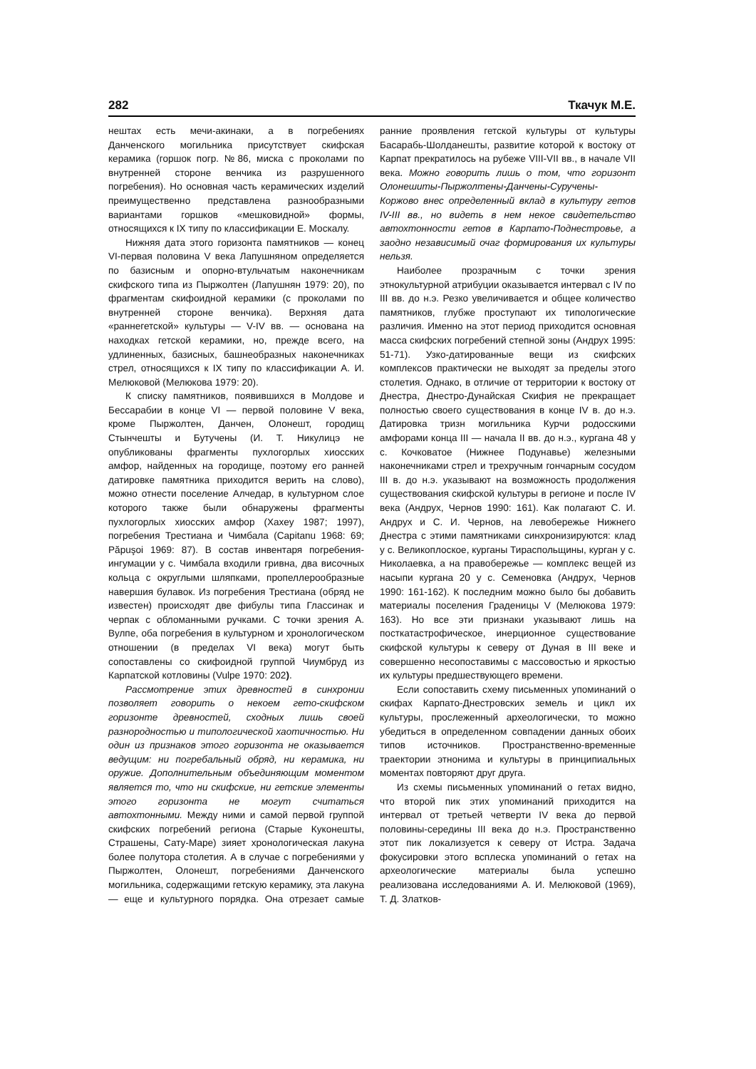282 Ткачук М.Е.
нештах есть мечи-акинаки, а в погребениях Данченского могильника присутствует скифская керамика (горшок погр. №86, миска с проколами по внутренней стороне венчика из разрушенного погребения). Но основная часть керамических изделий преимущественно представлена разнообразными вариантами горшков «мешковидной» формы, относящихся к IX типу по классификации Е. Москалу.
Нижняя дата этого горизонта памятников — конец VI-первая половина V века Лапушняном определяется по базисным и опорно-втульчатым наконечникам скифского типа из Пыржолтен (Лапушнян 1979: 20), по фрагментам скифоидной керамики (с проколами по внутренней стороне венчика). Верхняя дата «раннегетской» культуры — V-IV вв. — основана на находках гетской керамики, но, прежде всего, на удлиненных, базисных, башнеобразных наконечниках стрел, относящихся к IX типу по классификации А. И. Мелюковой (Мелюкова 1979: 20).
К списку памятников, появившихся в Молдове и Бессарабии в конце VI — первой половине V века, кроме Пыржолтен, Данчен, Олонешт, городищ Стынчешты и Бутучены (И. Т. Никулицэ не опубликованы фрагменты пухлогорлых хиосских амфор, найденных на городище, поэтому его ранней датировке памятника приходится верить на слово), можно отнести поселение Алчедар, в культурном слое которого также были обнаружены фрагменты пухлогорлых хиосских амфор (Хахеу 1987; 1997), погребения Трестиана и Чимбала (Capitanu 1968: 69; Păpuşoi 1969: 87). В состав инвентаря погребения-ингумации у с. Чимбала входили гривна, два височных кольца с округлыми шляпками, пропеллерообразные навершия булавок. Из погребения Трестиана (обряд не известен) происходят две фибулы типа Глассинак и черпак с обломанными ручками. С точки зрения А. Вулпе, оба погребения в культурном и хронологическом отношении (в пределах VI века) могут быть сопоставлены со скифоидной группой Чиумбруд из Карпатской котловины (Vulpe 1970: 202).
Рассмотрение этих древностей в синхронии позволяет говорить о некоем гето-скифском горизонте древностей, сходных лишь своей разнородностью и типологической хаотичностью. Ни один из признаков этого горизонта не оказывается ведущим: ни погребальный обряд, ни керамика, ни оружие. Дополнительным объединяющим моментом является то, что ни скифские, ни гетские элементы этого горизонта не могут считаться автохтонными. Между ними и самой первой группой скифских погребений региона (Старые Куконешты, Страшены, Сату-Маре) зияет хронологическая лакуна более полутора столетия. А в случае с погребениями у Пыржолтен, Олонешт, погребениями Данченского могильника, содержащими гетскую керамику, эта лакуна — еще и культурного порядка. Она отрезает самые ранние проявления гетской культуры от культуры Басарабь-Шолданешты, развитие которой к востоку от Карпат прекратилось на рубеже VIII-VII вв., в начале VII века. Можно говорить лишь о том, что горизонт Олонешиты-Пыржолтены-Данчены-Суручены-Коржово внес определенный вклад в культуру гетов IV-III вв., но видеть в нем некое свидетельство автохтонности гетов в Карпато-Поднестровье, а заодно независимый очаг формирования их культуры нельзя.
Наиболее прозрачным с точки зрения этнокультурной атрибуции оказывается интервал с IV по III вв. до н.э. Резко увеличивается и общее количество памятников, глубже проступают их типологические различия. Именно на этот период приходится основная масса скифских погребений степной зоны (Андрух 1995: 51-71). Узко-датированные вещи из скифских комплексов практически не выходят за пределы этого столетия. Однако, в отличие от территории к востоку от Днестра, Днестро-Дунайская Скифия не прекращает полностью своего существования в конце IV в. до н.э. Датировка тризн могильника Курчи родосскими амфорами конца III — начала II вв. до н.э., кургана 48 у с. Кочковатое (Нижнее Подунавье) железными наконечниками стрел и трехручным гончарным сосудом III в. до н.э. указывают на возможность продолжения существования скифской культуры в регионе и после IV века (Андрух, Чернов 1990: 161). Как полагают С. И. Андрух и С. И. Чернов, на левобережье Нижнего Днестра с этими памятниками синхронизируются: клад у с. Великоплоское, курганы Тираспольщины, курган у с. Николаевка, а на правобережье — комплекс вещей из насыпи кургана 20 у с. Семеновка (Андрух, Чернов 1990: 161-162). К последним можно было бы добавить материалы поселения Граденицы V (Мелюкова 1979: 163). Но все эти признаки указывают лишь на посткатастрофическое, инерционное существование скифской культуры к северу от Дуная в III веке и совершенно несопоставимы с массовостью и яркостью их культуры предшествующего времени.
Если сопоставить схему письменных упоминаний о скифах Карпато-Днестровских земель и цикл их культуры, прослеженный археологически, то можно убедиться в определенном совпадении данных обоих типов источников. Пространственно-временные траектории этнонима и культуры в принципиальных моментах повторяют друг друга.
Из схемы письменных упоминаний о гетах видно, что второй пик этих упоминаний приходится на интервал от третьей четверти IV века до первой половины-середины III века до н.э. Пространственно этот пик локализуется к северу от Истра. Задача фокусировки этого всплеска упоминаний о гетах на археологические материалы была успешно реализована исследованиями А. И. Мелюковой (1969), Т. Д. Златков-